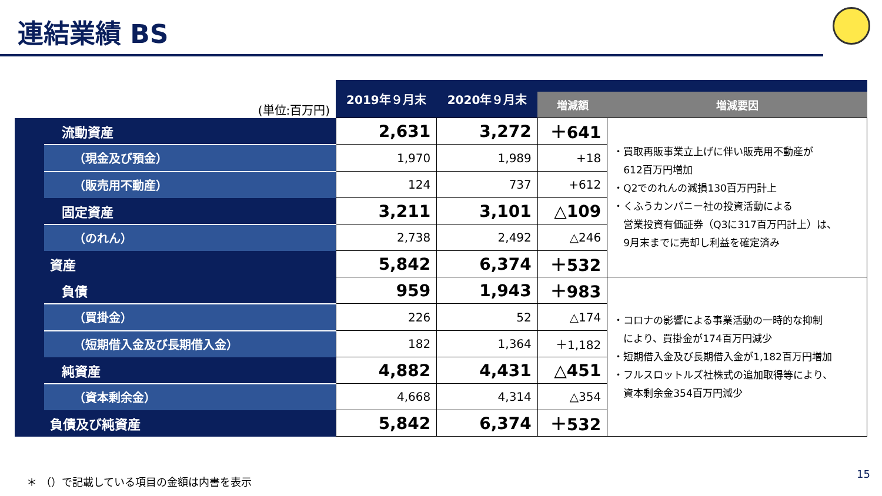連結業績 BS
| (単位:百万円) | | 2019年９月末 | 2020年９月末 | | |
| | | | | 増減額 | 増減要因 |
| | 流動資産 | 2,631 | 3,272 | ＋641 | ・買取再販事業立上げに伴い販売用不動産が 612百万円増加 ・Q2でのれんの減損130百万円計上 ・くふうカンパニー社の投資活動による 営業投資有価証券（Q3に317百万円計上）は、 9月末までに売却し利益を確定済み |
| | （現金及び預金） | 1,970 | 1,989 | +18 | |
| | （販売用不動産） | 124 | 737 | +612 | |
| | 固定資産 | 3,211 | 3,101 | △109 | |
| | （のれん） | 2,738 | 2,492 | △246 | |
| | 資産 | 5,842 | 6,374 | ＋532 | |
| | 負債 | 959 | 1,943 | ＋983 | ・コロナの影響による事業活動の一時的な抑制 により、買掛金が174百万円減少 ・短期借入金及び長期借入金が1,182百万円増加 ・フルスロットルズ社株式の追加取得等により、 資本剰余金354百万円減少 |
| | （買掛金） | 226 | 52 | △174 | |
| | （短期借入金及び長期借入金） | 182 | 1,364 | ＋1,182 | |
| | 純資産 | 4,882 | 4,431 | △451 | |
| | （資本剰余金） | 4,668 | 4,314 | △354 | |
| | 負債及び純資産 | 5,842 | 6,374 | ＋532 | |
＊ （）で記載している項目の金額は内書を表示
15